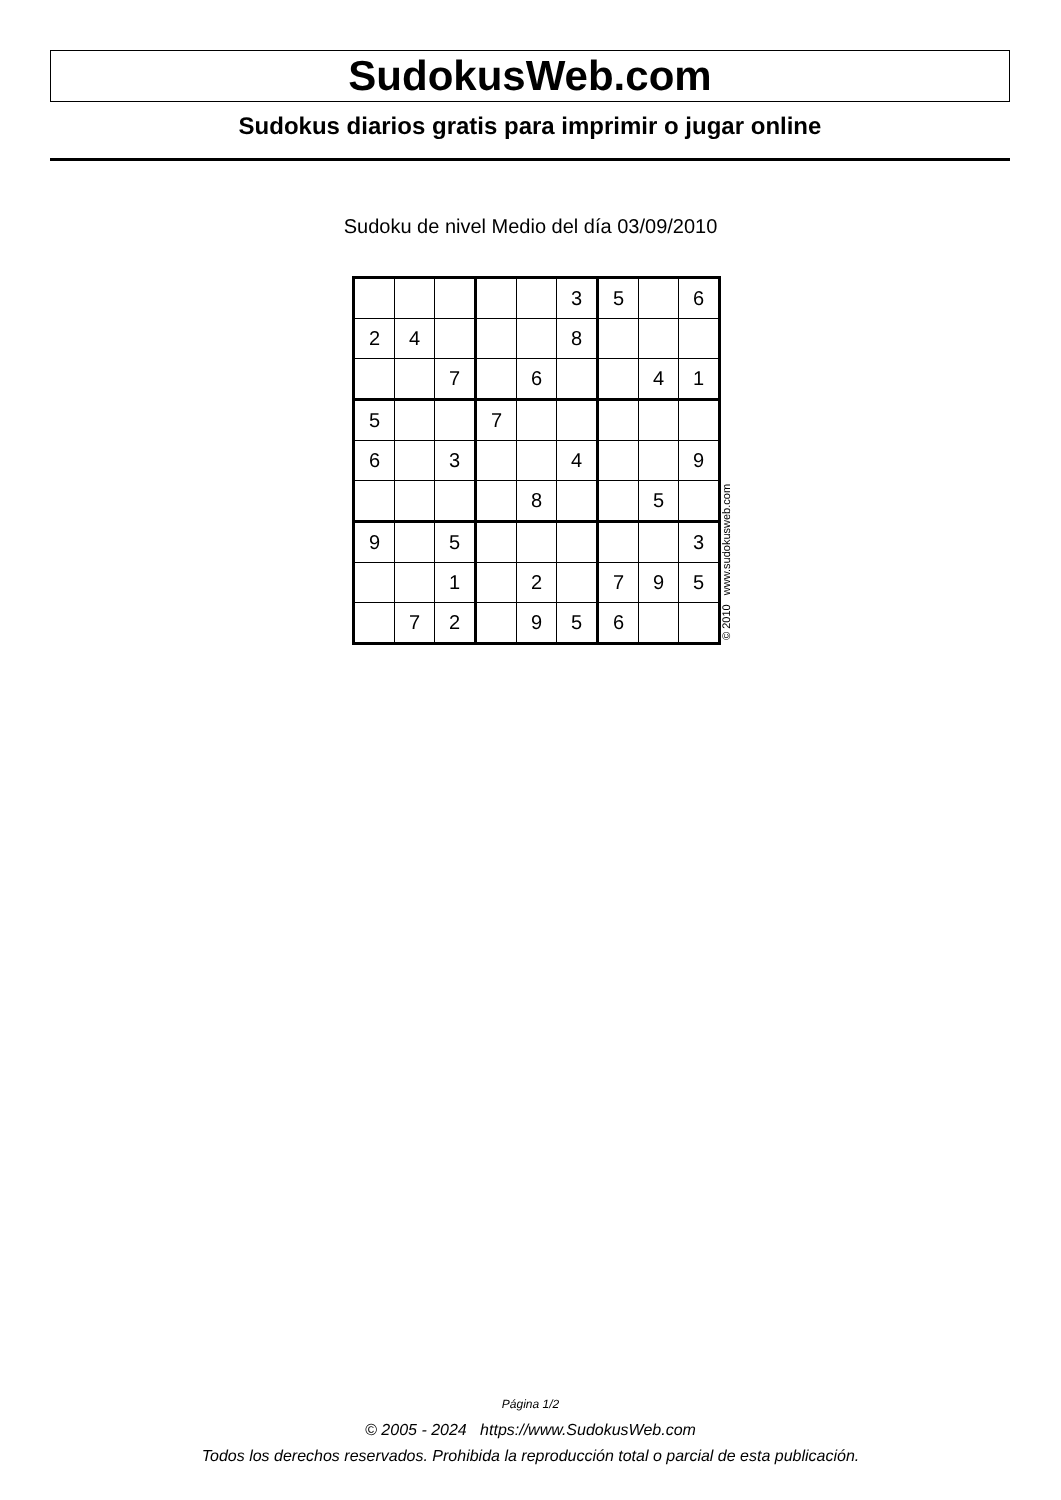SudokusWeb.com
Sudokus diarios gratis para imprimir o jugar online
Sudoku de nivel Medio del día 03/09/2010
| | | | | | 3 | 5 | | 6 |
| 2 | 4 | | | | 8 | | | |
| | | 7 | | 6 | | | 4 | 1 |
| 5 | | | 7 | | | | | |
| 6 | | 3 | | | 4 | | | 9 |
| | | | | 8 | | | 5 | |
| 9 | | 5 | | | | | | 3 |
| | | 1 | | 2 | | 7 | 9 | 5 |
| | 7 | 2 | | 9 | 5 | 6 | | |
© 2010 www.sudokusweb.com
Página 1/2
© 2005 - 2024 https://www.SudokusWeb.com
Todos los derechos reservados. Prohibida la reproducción total o parcial de esta publicación.